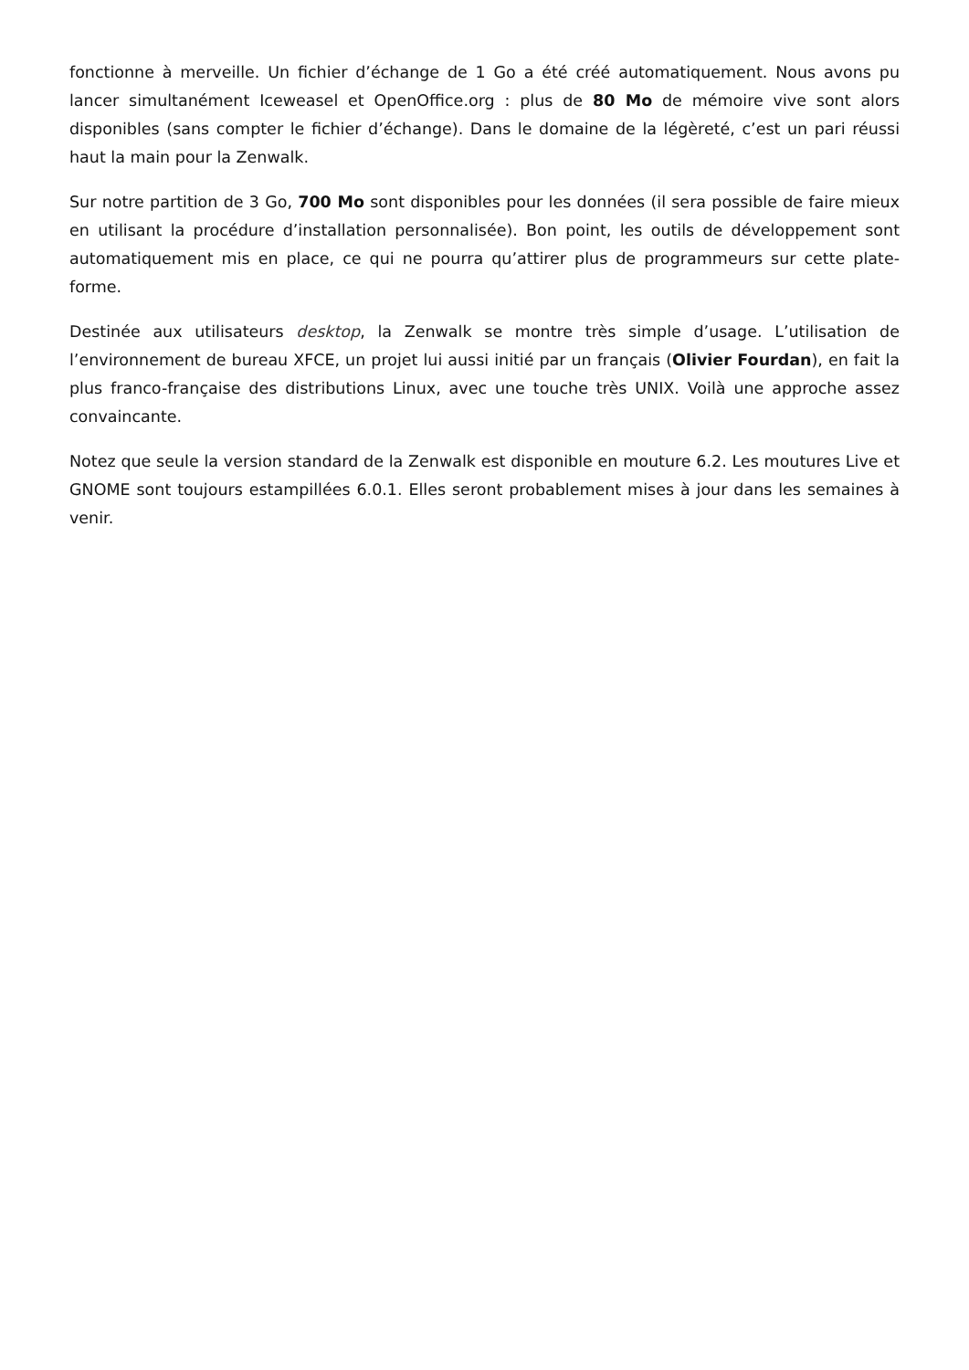fonctionne à merveille. Un fichier d’échange de 1 Go a été créé automatiquement. Nous avons pu lancer simultanément Iceweasel et OpenOffice.org : plus de 80 Mo de mémoire vive sont alors disponibles (sans compter le fichier d’échange). Dans le domaine de la légèreté, c’est un pari réussi haut la main pour la Zenwalk.
Sur notre partition de 3 Go, 700 Mo sont disponibles pour les données (il sera possible de faire mieux en utilisant la procédure d’installation personnalisée). Bon point, les outils de développement sont automatiquement mis en place, ce qui ne pourra qu’attirer plus de programmeurs sur cette plate-forme.
Destinée aux utilisateurs desktop, la Zenwalk se montre très simple d’usage. L’utilisation de l’environnement de bureau XFCE, un projet lui aussi initié par un français (Olivier Fourdan), en fait la plus franco-française des distributions Linux, avec une touche très UNIX. Voilà une approche assez convaincante.
Notez que seule la version standard de la Zenwalk est disponible en mouture 6.2. Les moutures Live et GNOME sont toujours estampillées 6.0.1. Elles seront probablement mises à jour dans les semaines à venir.